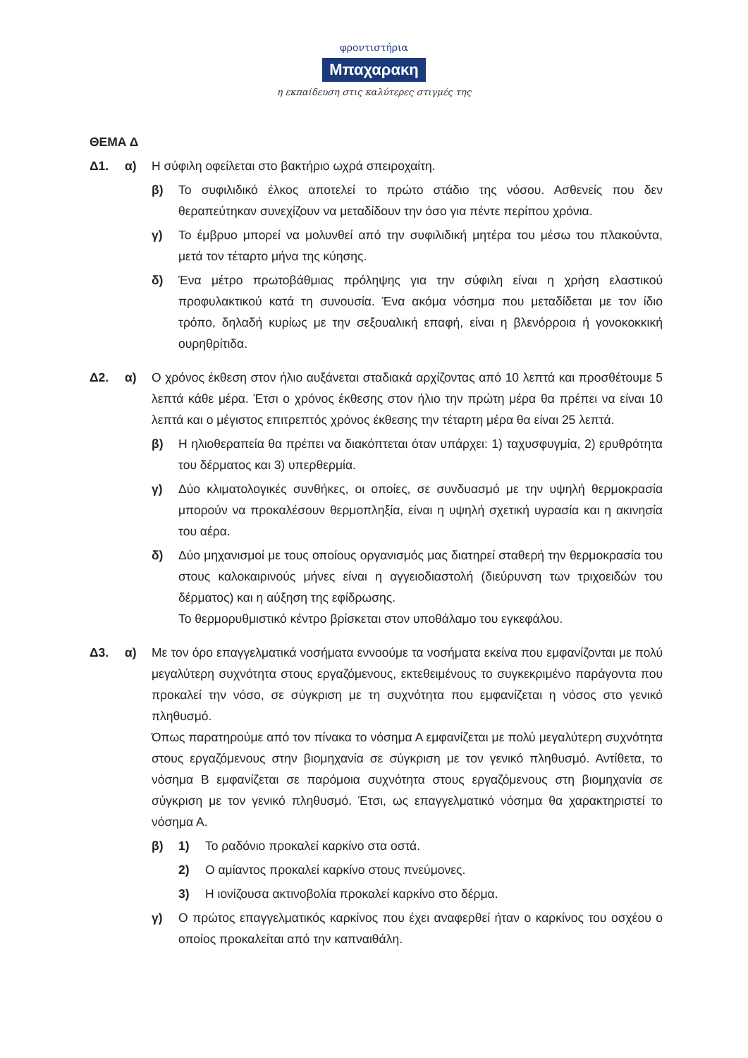φροντιστήρια
Μπαχαρακη
η εκπαίδευση στις καλύτερες στιγμές της
ΘΕΜΑ Δ
Δ1. α) Η σύφιλη οφείλεται στο βακτήριο ωχρά σπειροχαίτη.
β) Το συφιλιδικό έλκος αποτελεί το πρώτο στάδιο της νόσου. Ασθενείς που δεν θεραπεύτηκαν συνεχίζουν να μεταδίδουν την όσο για πέντε περίπου χρόνια.
γ) Το έμβρυο μπορεί να μολυνθεί από την συφιλιδική μητέρα του μέσω του πλακούντα, μετά τον τέταρτο μήνα της κύησης.
δ) Ένα μέτρο πρωτοβάθμιας πρόληψης για την σύφιλη είναι η χρήση ελαστικού προφυλακτικού κατά τη συνουσία. Ένα ακόμα νόσημα που μεταδίδεται με τον ίδιο τρόπο, δηλαδή κυρίως με την σεξουαλική επαφή, είναι η βλενόρροια ή γονοκοκκική ουρηθρίτιδα.
Δ2. α) Ο χρόνος έκθεση στον ήλιο αυξάνεται σταδιακά αρχίζοντας από 10 λεπτά και προσθέτουμε 5 λεπτά κάθε μέρα. Έτσι ο χρόνος έκθεσης στον ήλιο την πρώτη μέρα θα πρέπει να είναι 10 λεπτά και ο μέγιστος επιτρεπτός χρόνος έκθεσης την τέταρτη μέρα θα είναι 25 λεπτά.
β) Η ηλιοθεραπεία θα πρέπει να διακόπτεται όταν υπάρχει: 1) ταχυσφυγμία, 2) ερυθρότητα του δέρματος και 3) υπερθερμία.
γ) Δύο κλιματολογικές συνθήκες, οι οποίες, σε συνδυασμό με την υψηλή θερμοκρασία μπορούν να προκαλέσουν θερμοπληξία, είναι η υψηλή σχετική υγρασία και η ακινησία του αέρα.
δ) Δύο μηχανισμοί με τους οποίους οργανισμός μας διατηρεί σταθερή την θερμοκρασία του στους καλοκαιρινούς μήνες είναι η αγγειοδιαστολή (διεύρυνση των τριχοειδών του δέρματος) και η αύξηση της εφίδρωσης.
Το θερμορυθμιστικό κέντρο βρίσκεται στον υποθάλαμο του εγκεφάλου.
Δ3. α) Με τον όρο επαγγελματικά νοσήματα εννοούμε τα νοσήματα εκείνα που εμφανίζονται με πολύ μεγαλύτερη συχνότητα στους εργαζόμενους, εκτεθειμένους το συγκεκριμένο παράγοντα που προκαλεί την νόσο, σε σύγκριση με τη συχνότητα που εμφανίζεται η νόσος στο γενικό πληθυσμό.
Όπως παρατηρούμε από τον πίνακα το νόσημα Α εμφανίζεται με πολύ μεγαλύτερη συχνότητα στους εργαζόμενους στην βιομηχανία σε σύγκριση με τον γενικό πληθυσμό. Αντίθετα, το νόσημα Β εμφανίζεται σε παρόμοια συχνότητα στους εργαζόμενους στη βιομηχανία σε σύγκριση με τον γενικό πληθυσμό. Έτσι, ως επαγγελματικό νόσημα θα χαρακτηριστεί το νόσημα Α.
β) 1) Το ραδόνιο προκαλεί καρκίνο στα οστά.
2) Ο αμίαντος προκαλεί καρκίνο στους πνεύμονες.
3) Η ιονίζουσα ακτινοβολία προκαλεί καρκίνο στο δέρμα.
γ) Ο πρώτος επαγγελματικός καρκίνος που έχει αναφερθεί ήταν ο καρκίνος του οσχέου ο οποίος προκαλείται από την καπναιθάλη.